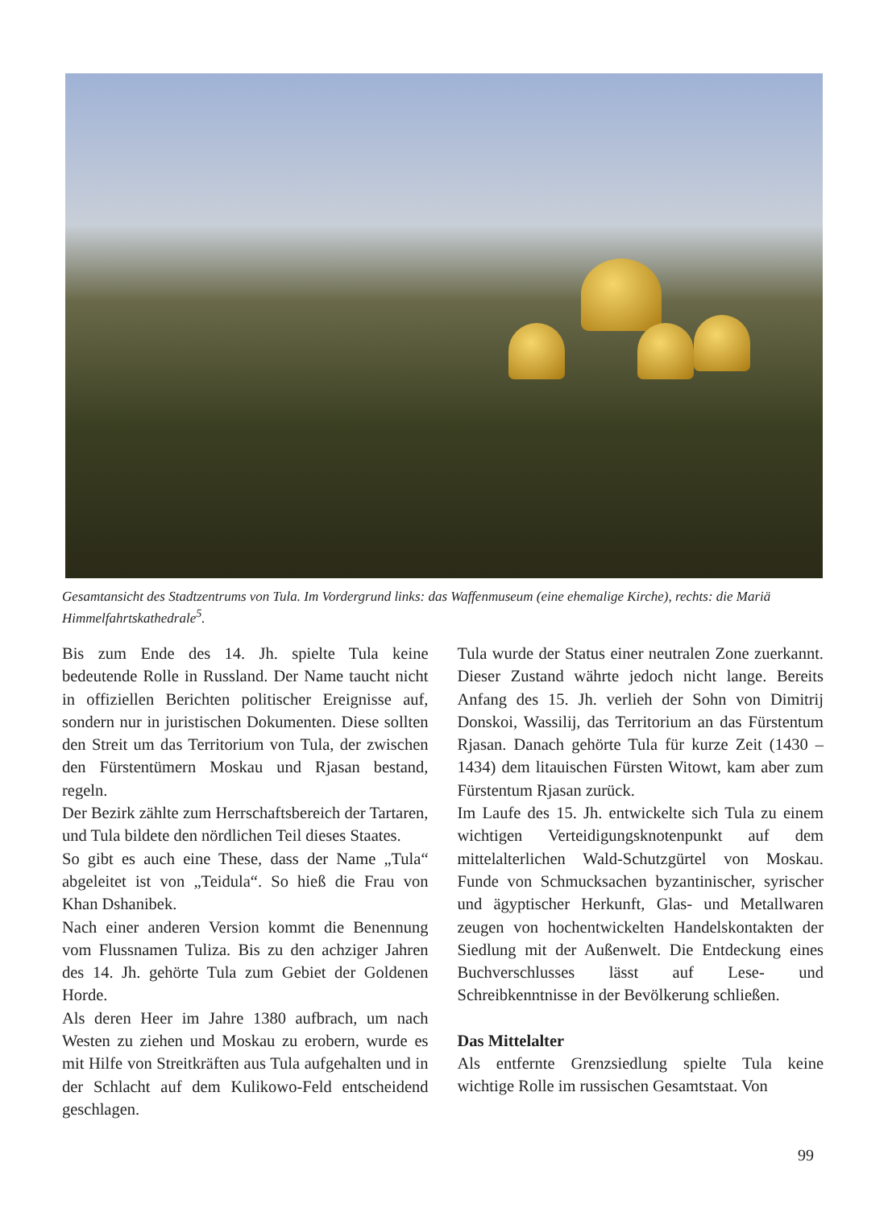Gesamtansicht des Stadtzentrums von Tula. Im Vordergrund links: das Waffenmuseum (eine ehemalige Kirche), rechts: die Mariä Himmelfahrtskathedrale<sup>5</sup>.
Bis zum Ende des 14. Jh. spielte Tula keine bedeutende Rolle in Russland. Der Name taucht nicht in offiziellen Berichten politischer Ereignisse auf, sondern nur in juristischen Dokumenten. Diese sollten den Streit um das Territorium von Tula, der zwischen den Fürstentümern Moskau und Rjasan bestand, regeln.
Der Bezirk zählte zum Herrschaftsbereich der Tartaren, und Tula bildete den nördlichen Teil dieses Staates.
So gibt es auch eine These, dass der Name „Tula“ abgeleitet ist von „Teidula“. So hieß die Frau von Khan Dshanibek.
Nach einer anderen Version kommt die Benennung vom Flussnamen Tuliza. Bis zu den achziger Jahren des 14. Jh. gehörte Tula zum Gebiet der Goldenen Horde.
Als deren Heer im Jahre 1380 aufbrach, um nach Westen zu ziehen und Moskau zu erobern, wurde es mit Hilfe von Streitkräften aus Tula aufgehalten und in der Schlacht auf dem Kulikowo-Feld entscheidend geschlagen.
Tula wurde der Status einer neutralen Zone zuerkannt. Dieser Zustand währte jedoch nicht lange. Bereits Anfang des 15. Jh. verlieh der Sohn von Dimitrij Donskoi, Wassilij, das Territorium an das Fürstentum Rjasan. Danach gehörte Tula für kurze Zeit (1430 – 1434) dem litauischen Fürsten Witowt, kam aber zum Fürstentum Rjasan zurück.
Im Laufe des 15. Jh. entwickelte sich Tula zu einem wichtigen Verteidigungsknotenpunkt auf dem mittelalterlichen Wald-Schutzgürtel von Moskau. Funde von Schmucksachen byzantinischer, syrischer und ägyptischer Herkunft, Glas- und Metallwaren zeugen von hochentwickelten Handelskontakten der Siedlung mit der Außenwelt. Die Entdeckung eines Buchverschlusses lässt auf Lese- und Schreibkenntnisse in der Bevölkerung schließen.
Das Mittelalter
Als entfernte Grenzsiedlung spielte Tula keine wichtige Rolle im russischen Gesamtstaat. Von
99